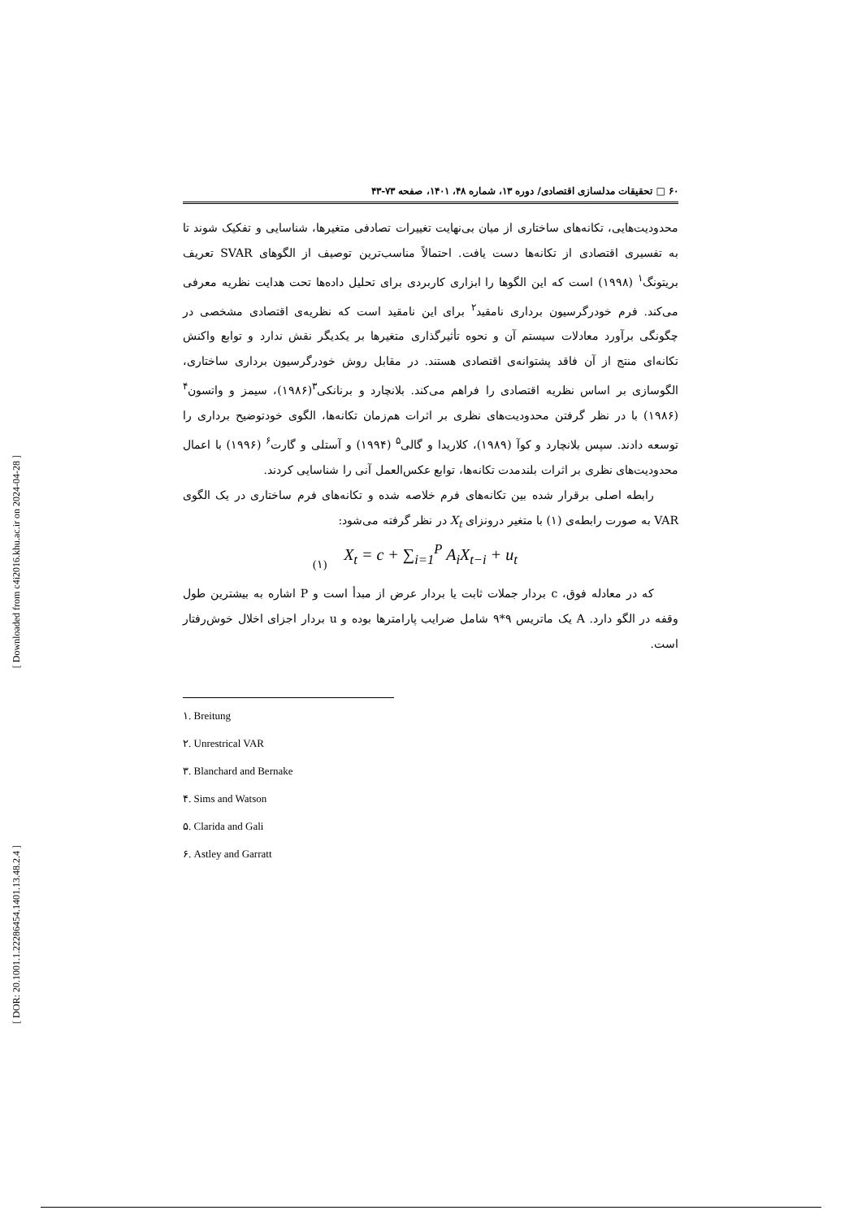[ Downloaded from c4i2016.khu.ac.ir on 2024-04-28 ]
[ DOR: 20.1001.1.22286454.1401.13.48.2.4 ]
۶۰ □ تحقیقات مدلسازی اقتصادی/ دوره ۱۳، شماره ۴۸، ۱۴۰۱، صفحه ۷۳-۴۳
محدودیت‌هایی، تکانه‌های ساختاری از میان بی‌نهایت تغییرات تصادفی متغیرها، شناسایی و تفکیک شوند تا به تفسیری اقتصادی از تکانه‌ها دست یافت. احتمالاً مناسب‌ترین توصیف از الگوهای SVAR تعریف بریتونگ<sup>۱</sup> (۱۹۹۸) است که این الگوها را ابزاری کاربردی برای تحلیل داده‌ها تحت هدایت نظریه معرفی می‌کند. فرم خودرگرسیون برداری نامقید<sup>۲</sup> برای این نامقید است که نظریه‌ی اقتصادی مشخصی در چگونگی برآورد معادلات سیستم آن و نحوه تأثیرگذاری متغیرها بر یکدیگر نقش ندارد و توابع واکنش تکانه‌ای منتج از آن فاقد پشتوانه‌ی اقتصادی هستند. در مقابل روش خودرگرسیون برداری ساختاری، الگوسازی بر اساس نظریه اقتصادی را فراهم می‌کند. بلانچارد و برنانکی<sup>۳</sup>(۱۹۸۶)، سیمز و واتسون<sup>۴</sup> (۱۹۸۶) با در نظر گرفتن محدودیت‌های نظری بر اثرات هم‌زمان تکانه‌ها، الگوی خودتوضیح برداری را توسعه دادند. سپس بلانچارد و کوآ (۱۹۸۹)، کلاریدا و گالی<sup>۵</sup> (۱۹۹۴) و آستلی و گارت<sup>۶</sup> (۱۹۹۶) با اعمال محدودیت‌های نظری بر اثرات بلندمدت تکانه‌ها، توابع عکس‌العمل آنی را شناسایی کردند.
رابطه اصلی برقرار شده بین تکانه‌های فرم خلاصه شده و تکانه‌های فرم ساختاری در یک الگوی VAR به صورت رابطه‌ی (۱) با متغیر درونزای X<sub>t</sub> در نظر گرفته می‌شود:
(۱)
X<sub>t</sub> = c + ∑<sub>i=1</sub><sup>P</sup> A<sub>i</sub>X<sub>t−i</sub> + u<sub>t</sub>
که در معادله فوق، c بردار جملات ثابت یا بردار عرض از مبدأ است و P اشاره به بیشترین طول وقفه در الگو دارد. A یک ماتریس ۹*۹ شامل ضرایب پارامترها بوده و u بردار اجزای اخلال خوش‌رفتار است.
۱. Breitung
۲. Unrestrical VAR
۳. Blanchard and Bernake
۴. Sims and Watson
۵. Clarida and Gali
۶. Astley and Garratt